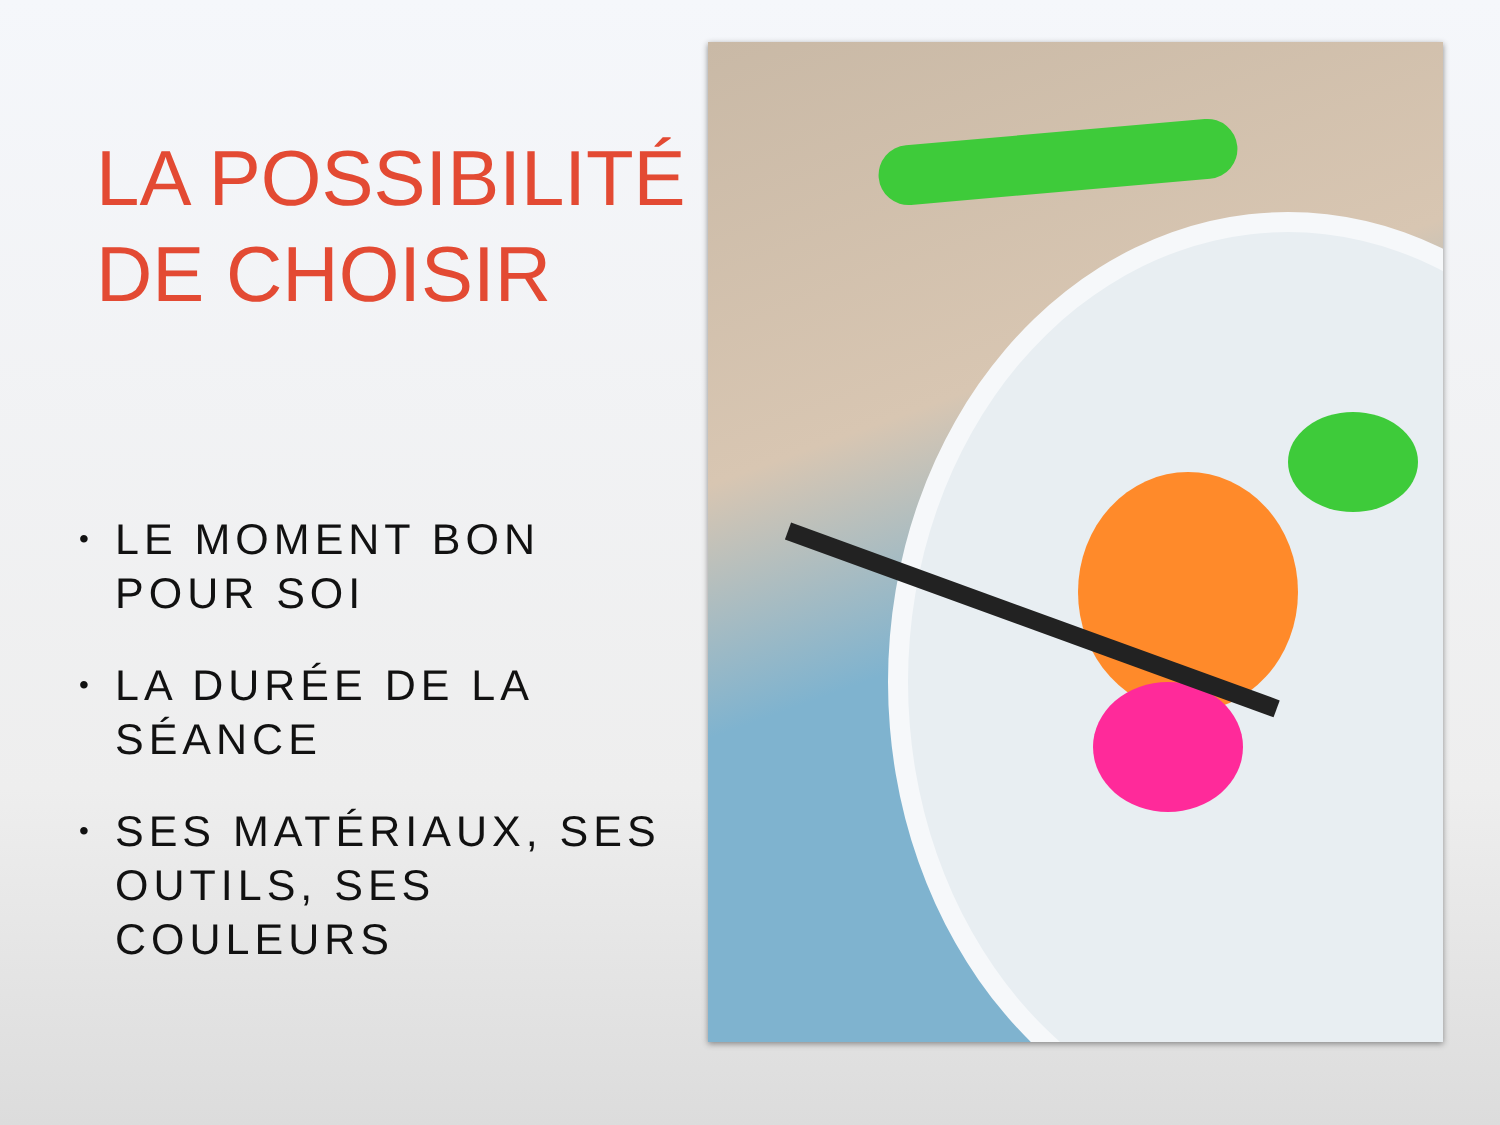LA POSSIBILITÉ
DE CHOISIR
• LE MOMENT BON POUR SOI
• LA DURÉE DE LA SÉANCE
• SES MATÉRIAUX, SES OUTILS, SES COULEURS